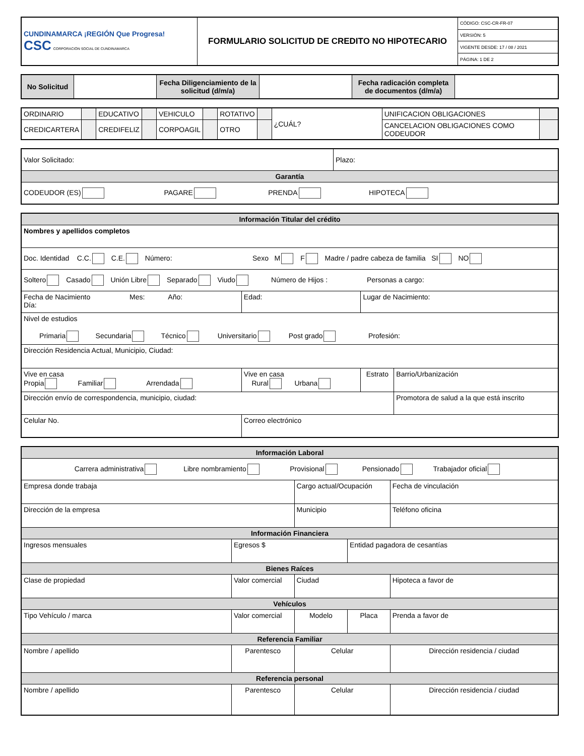| CUNDINAMARCA ¡REGIÓN Que Progresa! CSC CORPORACIÓN SOCIAL DE CUNDINAMARCA | FORMULARIO SOLICITUD DE CREDITO NO HIPOTECARIO | CÓDIGO: CSC-CR-FR-07 |
| | | VERSIÓN: 5 |
| | | VIGENTE DESDE: 17 / 08 / 2021 |
| | | PÁGINA: 1 DE 2 |
| No Solicitud | | Fecha Diligenciamiento de la solicitud (d/m/a) | | Fecha radicación completa de documentos (d/m/a) | |
| ORDINARIO | | EDUCATIVO | | VEHICULO | | ROTATIVO | | ¿CUÁL? | UNIFICACION OBLIGACIONES | |
| CREDICARTERA | | CREDIFELIZ | | CORPOAGIL | | OTRO | | | CANCELACION OBLIGACIONES COMO CODEUDOR | |
| Valor Solicitado: | Plazo: |
| Garantía | |
| CODEUDOR (ES) PAGARE PRENDA HIPOTECA | |
| Información Titular del crédito | | | | |
| Nombres y apellidos completos | | | | |
| Doc. Identidad C.C. C.E. Número: Sexo M F Madre / padre cabeza de familia SI NO | | | | |
| Soltero Casado Unión Libre Separado Viudo Número de Hijos : Personas a cargo: | | | | |
| Fecha de Nacimiento Mes: Año: Día: | | Edad: | Lugar de Nacimiento: | |
| Nivel de estudios Primaria Secundaria Técnico Universitario Post grado Profesión: | | | | |
| Dirección Residencia Actual, Municipio, Ciudad: | | | | |
| Vive en casa Propia Familiar Arrendada | Vive en casa Rural Urbana | | Estrato | Barrio/Urbanización |
| Dirección envío de correspondencia, municipio, ciudad: | | | | Promotora de salud a la que está inscrito |
| Celular No. | | Correo electrónico | | |
| Información Laboral | | | | |
| Carrera administrativa Libre nombramiento Provisional Pensionado Trabajador oficial | | | | |
| Empresa donde trabaja | | Cargo actual/Ocupación | | Fecha de vinculación |
| Dirección de la empresa | | Municipio | | Teléfono oficina |
| Información Financiera | | | | |
| Ingresos mensuales | Egresos $ | | Entidad pagadora de cesantías | |
| Bienes Raíces | | | | |
| Clase de propiedad | Valor comercial | Ciudad | | Hipoteca a favor de |
| Vehículos | | | | |
| Tipo Vehículo / marca | Valor comercial | Modelo | Placa | Prenda a favor de |
| Referencia Familiar | | | | |
| Nombre / apellido | Parentesco | Celular | | Dirección residencia / ciudad |
| Referencia personal | | | | |
| Nombre / apellido | Parentesco | Celular | | Dirección residencia / ciudad |